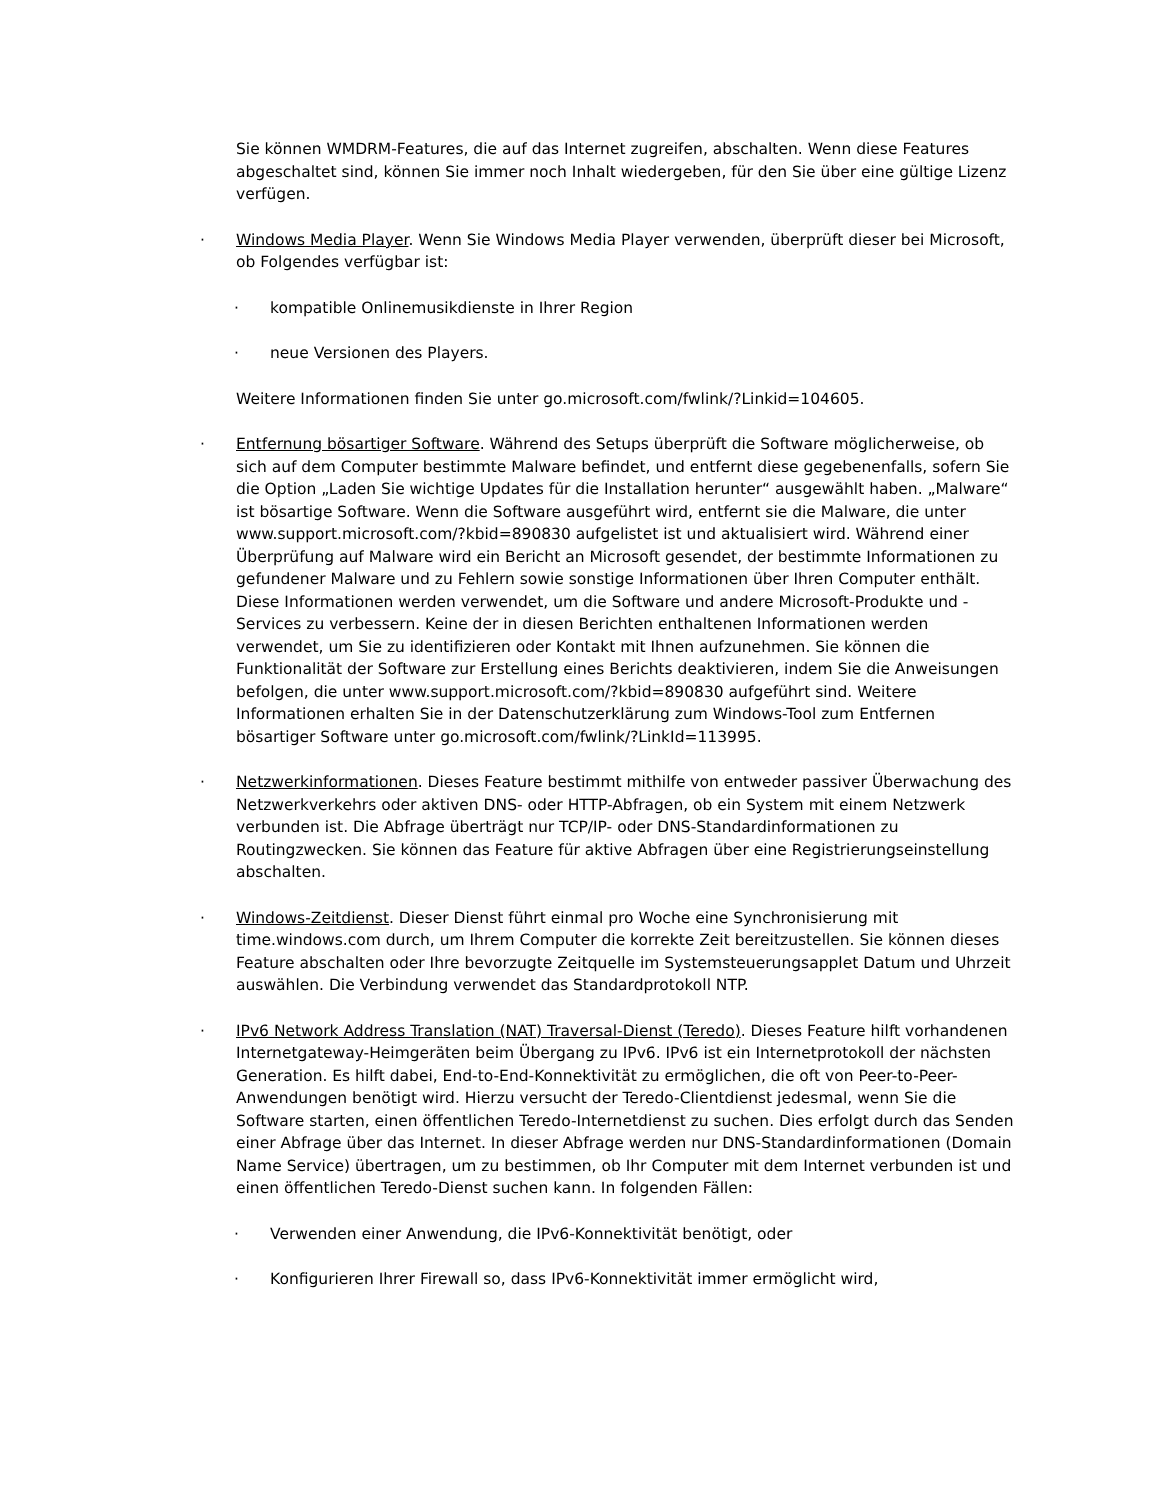Sie können WMDRM-Features, die auf das Internet zugreifen, abschalten. Wenn diese Features abgeschaltet sind, können Sie immer noch Inhalt wiedergeben, für den Sie über eine gültige Lizenz verfügen.
· Windows Media Player. Wenn Sie Windows Media Player verwenden, überprüft dieser bei Microsoft, ob Folgendes verfügbar ist:
· kompatible Onlinemusikdienste in Ihrer Region
· neue Versionen des Players.
Weitere Informationen finden Sie unter go.microsoft.com/fwlink/?Linkid=104605.
· Entfernung bösartiger Software. Während des Setups überprüft die Software möglicherweise, ob sich auf dem Computer bestimmte Malware befindet, und entfernt diese gegebenenfalls, sofern Sie die Option „Laden Sie wichtige Updates für die Installation herunter“ ausgewählt haben. „Malware“ ist bösartige Software. Wenn die Software ausgeführt wird, entfernt sie die Malware, die unter www.support.microsoft.com/?kbid=890830 aufgelistet ist und aktualisiert wird. Während einer Überprüfung auf Malware wird ein Bericht an Microsoft gesendet, der bestimmte Informationen zu gefundener Malware und zu Fehlern sowie sonstige Informationen über Ihren Computer enthält. Diese Informationen werden verwendet, um die Software und andere Microsoft-Produkte und -Services zu verbessern. Keine der in diesen Berichten enthaltenen Informationen werden verwendet, um Sie zu identifizieren oder Kontakt mit Ihnen aufzunehmen. Sie können die Funktionalität der Software zur Erstellung eines Berichts deaktivieren, indem Sie die Anweisungen befolgen, die unter www.support.microsoft.com/?kbid=890830 aufgeführt sind. Weitere Informationen erhalten Sie in der Datenschutzerklärung zum Windows-Tool zum Entfernen bösartiger Software unter go.microsoft.com/fwlink/?LinkId=113995.
· Netzwerkinformationen. Dieses Feature bestimmt mithilfe von entweder passiver Überwachung des Netzwerkverkehrs oder aktiven DNS- oder HTTP-Abfragen, ob ein System mit einem Netzwerk verbunden ist. Die Abfrage überträgt nur TCP/IP- oder DNS-Standardinformationen zu Routingzwecken. Sie können das Feature für aktive Abfragen über eine Registrierungseinstellung abschalten.
· Windows-Zeitdienst. Dieser Dienst führt einmal pro Woche eine Synchronisierung mit time.windows.com durch, um Ihrem Computer die korrekte Zeit bereitzustellen. Sie können dieses Feature abschalten oder Ihre bevorzugte Zeitquelle im Systemsteuerungsapplet Datum und Uhrzeit auswählen. Die Verbindung verwendet das Standardprotokoll NTP.
· IPv6 Network Address Translation (NAT) Traversal-Dienst (Teredo). Dieses Feature hilft vorhandenen Internetgateway-Heimgeräten beim Übergang zu IPv6. IPv6 ist ein Internetprotokoll der nächsten Generation. Es hilft dabei, End-to-End-Konnektivität zu ermöglichen, die oft von Peer-to-Peer-Anwendungen benötigt wird. Hierzu versucht der Teredo-Clientdienst jedesmal, wenn Sie die Software starten, einen öffentlichen Teredo-Internetdienst zu suchen. Dies erfolgt durch das Senden einer Abfrage über das Internet. In dieser Abfrage werden nur DNS-Standardinformationen (Domain Name Service) übertragen, um zu bestimmen, ob Ihr Computer mit dem Internet verbunden ist und einen öffentlichen Teredo-Dienst suchen kann. In folgenden Fällen:
· Verwenden einer Anwendung, die IPv6-Konnektivität benötigt, oder
· Konfigurieren Ihrer Firewall so, dass IPv6-Konnektivität immer ermöglicht wird,